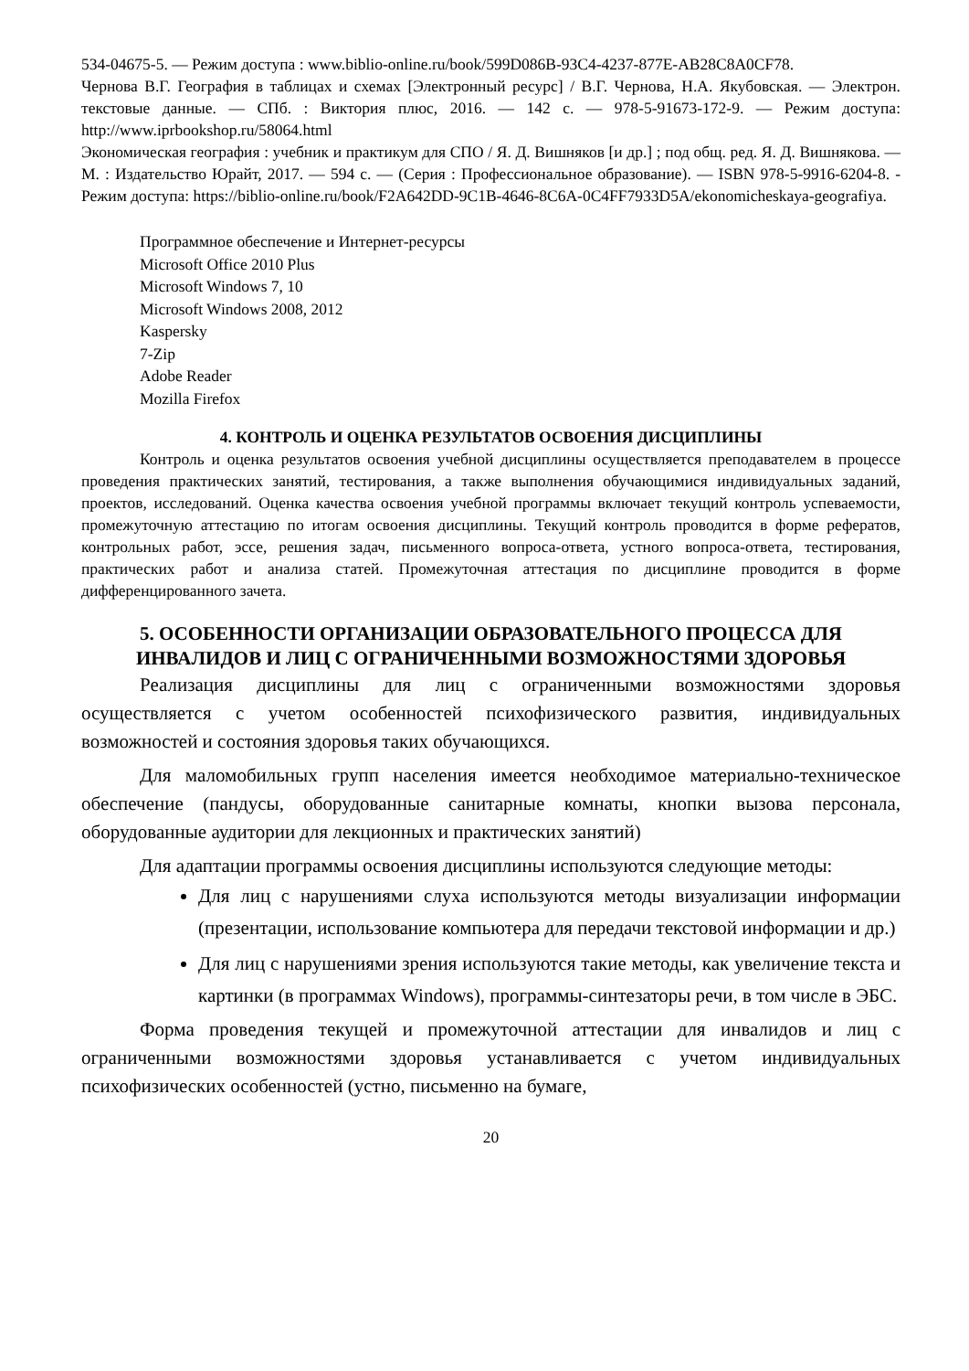534-04675-5. — Режим доступа : www.biblio-online.ru/book/599D086B-93C4-4237-877E-AB28C8A0CF78.
Чернова В.Г. География в таблицах и схемах [Электронный ресурс] / В.Г. Чернова, Н.А. Якубовская. — Электрон. текстовые данные. — СПб. : Виктория плюс, 2016. — 142 c. — 978-5-91673-172-9. — Режим доступа: http://www.iprbookshop.ru/58064.html
Экономическая география : учебник и практикум для СПО / Я. Д. Вишняков [и др.] ; под общ. ред. Я. Д. Вишнякова. — М. : Издательство Юрайт, 2017. — 594 с. — (Серия : Профессиональное образование). — ISBN 978-5-9916-6204-8. - Режим доступа: https://biblio-online.ru/book/F2A642DD-9C1B-4646-8C6A-0C4FF7933D5A/ekonomicheskaya-geografiya.
Программное обеспечение и Интернет-ресурсы
Microsoft Office 2010 Plus
Microsoft Windows 7, 10
Microsoft Windows 2008, 2012
Kaspersky
7-Zip
Adobe Reader
Mozilla Firefox
4. КОНТРОЛЬ И ОЦЕНКА РЕЗУЛЬТАТОВ ОСВОЕНИЯ ДИСЦИПЛИНЫ
Контроль и оценка результатов освоения учебной дисциплины осуществляется преподавателем в процессе проведения практических занятий, тестирования, а также выполнения обучающимися индивидуальных заданий, проектов, исследований. Оценка качества освоения учебной программы включает текущий контроль успеваемости, промежуточную аттестацию по итогам освоения дисциплины. Текущий контроль проводится в форме рефератов, контрольных работ, эссе, решения задач, письменного вопроса-ответа, устного вопроса-ответа, тестирования, практических работ и анализа статей. Промежуточная аттестация по дисциплине проводится в форме дифференцированного зачета.
5. ОСОБЕННОСТИ ОРГАНИЗАЦИИ ОБРАЗОВАТЕЛЬНОГО ПРОЦЕССА ДЛЯ ИНВАЛИДОВ И ЛИЦ С ОГРАНИЧЕННЫМИ ВОЗМОЖНОСТЯМИ ЗДОРОВЬЯ
Реализация дисциплины для лиц с ограниченными возможностями здоровья осуществляется с учетом особенностей психофизического развития, индивидуальных возможностей и состояния здоровья таких обучающихся.
Для маломобильных групп населения имеется необходимое материально-техническое обеспечение (пандусы, оборудованные санитарные комнаты, кнопки вызова персонала, оборудованные аудитории для лекционных и практических занятий)
Для адаптации программы освоения дисциплины используются следующие методы:
Для лиц с нарушениями слуха используются методы визуализации информации (презентации, использование компьютера для передачи текстовой информации и др.)
Для лиц с нарушениями зрения используются такие методы, как увеличение текста и картинки (в программах Windows), программы-синтезаторы речи, в том числе в ЭБС.
Форма проведения текущей и промежуточной аттестации для инвалидов и лиц с ограниченными возможностями здоровья устанавливается с учетом индивидуальных психофизических особенностей (устно, письменно на бумаге,
20